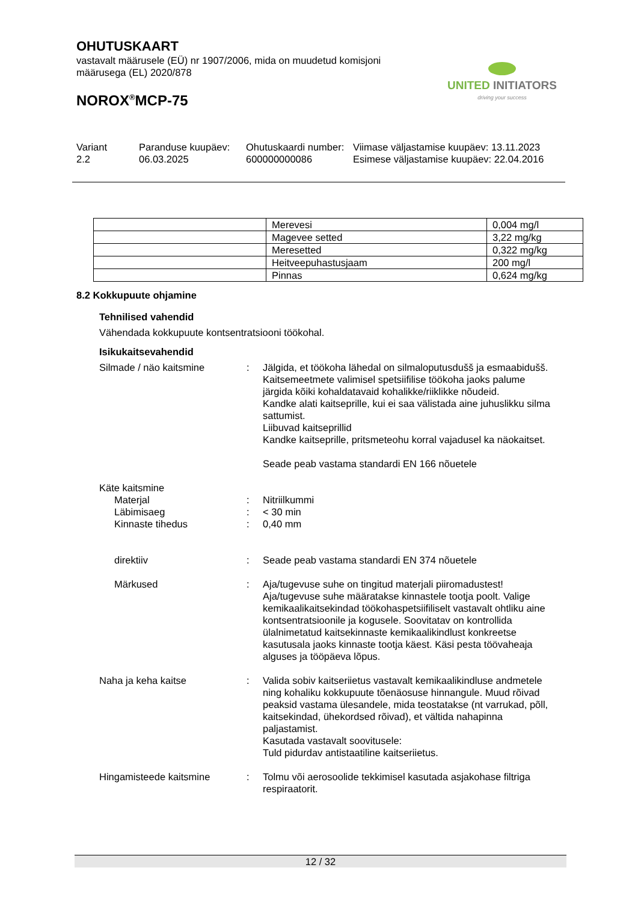OHUTUSKAART
vastavalt määrusele (EÜ) nr 1907/2006, mida on muudetud komisjoni määrusega (EL) 2020/878
NOROX<sup>®</sup>MCP-75
UNITED INITIATORS
driving your success
Variant
2.2
Paranduse kuupäev:
06.03.2025
Ohutuskaardi number:
600000000086
Viimase väljastamise kuupäev: 13.11.2023
Esimese väljastamise kuupäev: 22.04.2016
| | Merevesi | 0,004 mg/l |
| | Magevee setted | 3,22 mg/kg |
| | Meresetted | 0,322 mg/kg |
| | Heitveepuhastusjaam | 200 mg/l |
| | Pinnas | 0,624 mg/kg |
8.2 Kokkupuute ohjamine
Tehnilised vahendid
Vähendada kokkupuute kontsentratsiooni töökohal.
Isikukaitsevahendid
Silmade / näo kaitsmine : Jälgida, et töökoha lähedal on silmaloputusdušš ja esmaabidušš.
Kaitsemeetmete valimisel spetsiifilise töökoha jaoks palume järgida kõiki kohaldatavaid kohalikke/riiklikke nõudeid.
Kandke alati kaitseprille, kui ei saa välistada aine juhuslikku silma sattumist.
Liibuvad kaitseprillid
Kandke kaitseprille, pritsmeteohu korral vajadusel ka näokaitset.
Seade peab vastama standardi EN 166 nõuetele
Käte kaitsmine
Materjal : Nitriilkummi
Läbimisaeg : < 30 min
Kinnaste tihedus : 0,40 mm
direktiiv : Seade peab vastama standardi EN 374 nõuetele
Märkused : Aja/tugevuse suhe on tingitud materjali piiromadustest! Aja/tugevuse suhe määratakse kinnastele tootja poolt. Valige kemikaalikaitsekindad töökohaspetsiifiliselt vastavalt ohtliku aine kontsentratsioonile ja kogusele. Soovitatav on kontrollida ülalnimetatud kaitsekinnaste kemikaalikindlust konkreetse kasutusala jaoks kinnaste tootja käest. Käsi pesta töövaheaja alguses ja tööpäeva lõpus.
Naha ja keha kaitse : Valida sobiv kaitseriietus vastavalt kemikaalikindluse andmetele ning kohaliku kokkupuute tõenäosuse hinnangule. Muud rõivad peaksid vastama ülesandele, mida teostatakse (nt varrukad, põll, kaitsekindad, ühekordsed rõivad), et vältida nahapinna paljastamist.
Kasutada vastavalt soovitusele:
Tuld pidurdav antistaatiline kaitseriietus.
Hingamisteede kaitsmine : Tolmu või aerosoolide tekkimisel kasutada asjakohase filtriga respiraatorit.
12 / 32